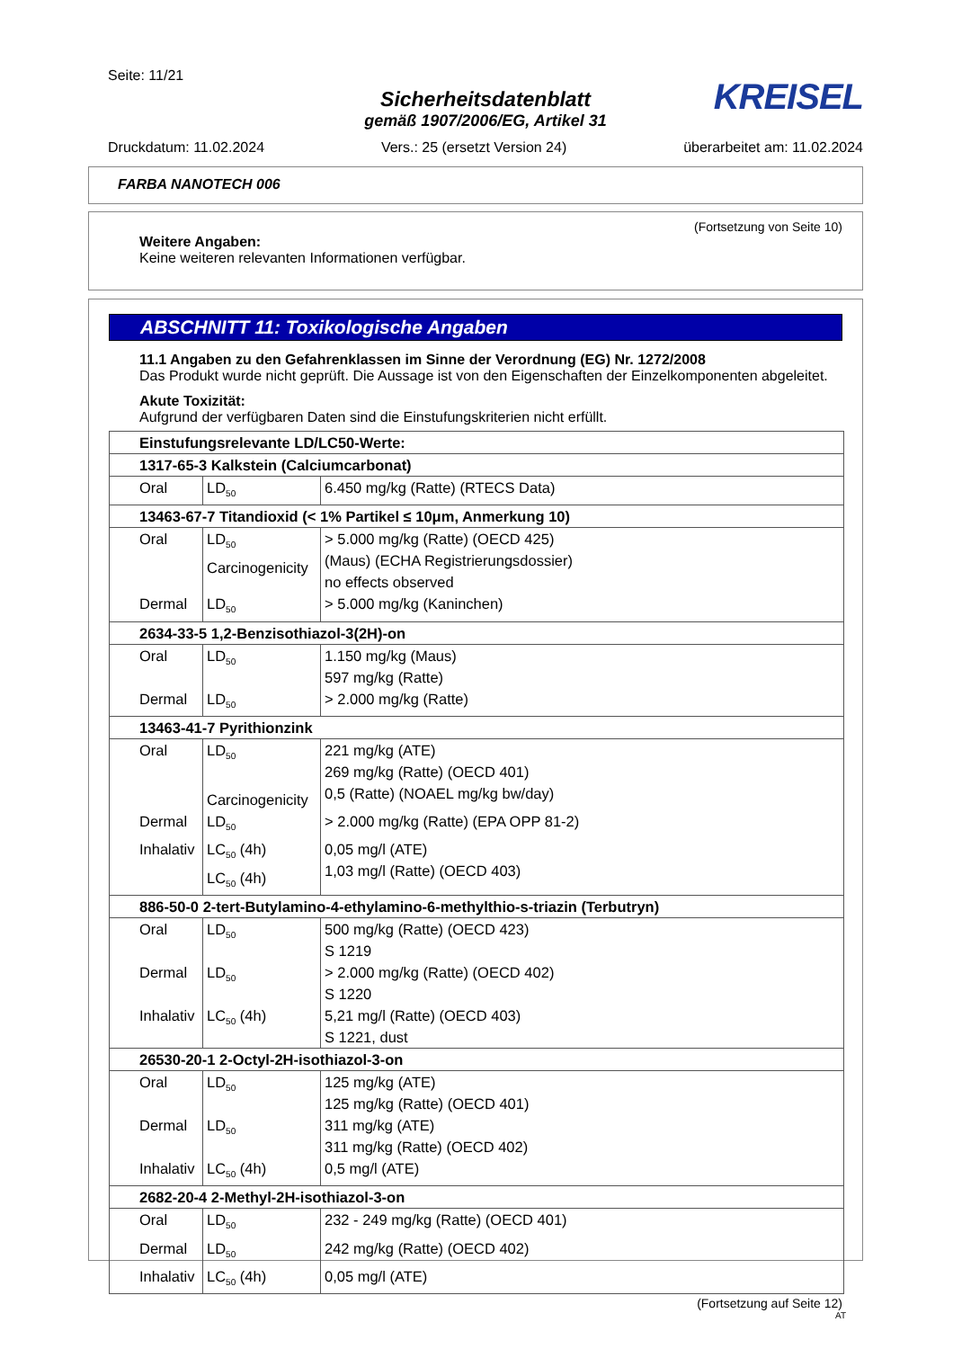Seite: 11/21
KREISEL
Sicherheitsdatenblatt
gemäß 1907/2006/EG, Artikel 31
Druckdatum: 11.02.2024 Vers.: 25 (ersetzt Version 24) überarbeitet am: 11.02.2024
FARBA NANOTECH 006
(Fortsetzung von Seite 10)
Weitere Angaben:
Keine weiteren relevanten Informationen verfügbar.
ABSCHNITT 11: Toxikologische Angaben
11.1 Angaben zu den Gefahrenklassen im Sinne der Verordnung (EG) Nr. 1272/2008
Das Produkt wurde nicht geprüft. Die Aussage ist von den Eigenschaften der Einzelkomponenten abgeleitet.
Akute Toxizität:
Aufgrund der verfügbaren Daten sind die Einstufungskriterien nicht erfüllt.
| Einstufungsrelevante LD/LC50-Werte: | | |
| 1317-65-3 Kalkstein (Calciumcarbonat) | | |
| Oral | LD<sub>50</sub> | 6.450 mg/kg (Ratte) (RTECS Data) |
| 13463-67-7 Titandioxid (< 1% Partikel ≤ 10μm, Anmerkung 10) | | |
| Oral | LD<sub>50</sub> Carcinogenicity | > 5.000 mg/kg (Ratte) (OECD 425) (Maus) (ECHA Registrierungsdossier) no effects observed |
| Dermal | LD<sub>50</sub> | > 5.000 mg/kg (Kaninchen) |
| 2634-33-5 1,2-Benzisothiazol-3(2H)-on | | |
| Oral | LD<sub>50</sub> | 1.150 mg/kg (Maus) 597 mg/kg (Ratte) |
| Dermal | LD<sub>50</sub> | > 2.000 mg/kg (Ratte) |
| 13463-41-7 Pyrithionzink | | |
| Oral | LD<sub>50</sub> Carcinogenicity | 221 mg/kg (ATE) 269 mg/kg (Ratte) (OECD 401) 0,5 (Ratte) (NOAEL mg/kg bw/day) |
| Dermal | LD<sub>50</sub> | > 2.000 mg/kg (Ratte) (EPA OPP 81-2) |
| Inhalativ | LC<sub>50</sub> (4h) LC<sub>50</sub> (4h) | 0,05 mg/l (ATE) 1,03 mg/l (Ratte) (OECD 403) |
| 886-50-0 2-tert-Butylamino-4-ethylamino-6-methylthio-s-triazin (Terbutryn) | | |
| Oral | LD<sub>50</sub> | 500 mg/kg (Ratte) (OECD 423) S 1219 |
| Dermal | LD<sub>50</sub> | > 2.000 mg/kg (Ratte) (OECD 402) S 1220 |
| Inhalativ | LC<sub>50</sub> (4h) | 5,21 mg/l (Ratte) (OECD 403) S 1221, dust |
| 26530-20-1 2-Octyl-2H-isothiazol-3-on | | |
| Oral | LD<sub>50</sub> | 125 mg/kg (ATE) 125 mg/kg (Ratte) (OECD 401) |
| Dermal | LD<sub>50</sub> | 311 mg/kg (ATE) 311 mg/kg (Ratte) (OECD 402) |
| Inhalativ | LC<sub>50</sub> (4h) | 0,5 mg/l (ATE) |
| 2682-20-4 2-Methyl-2H-isothiazol-3-on | | |
| Oral | LD<sub>50</sub> | 232 - 249 mg/kg (Ratte) (OECD 401) |
| Dermal | LD<sub>50</sub> | 242 mg/kg (Ratte) (OECD 402) |
| Inhalativ | LC<sub>50</sub> (4h) | 0,05 mg/l (ATE) |
(Fortsetzung auf Seite 12)
AT